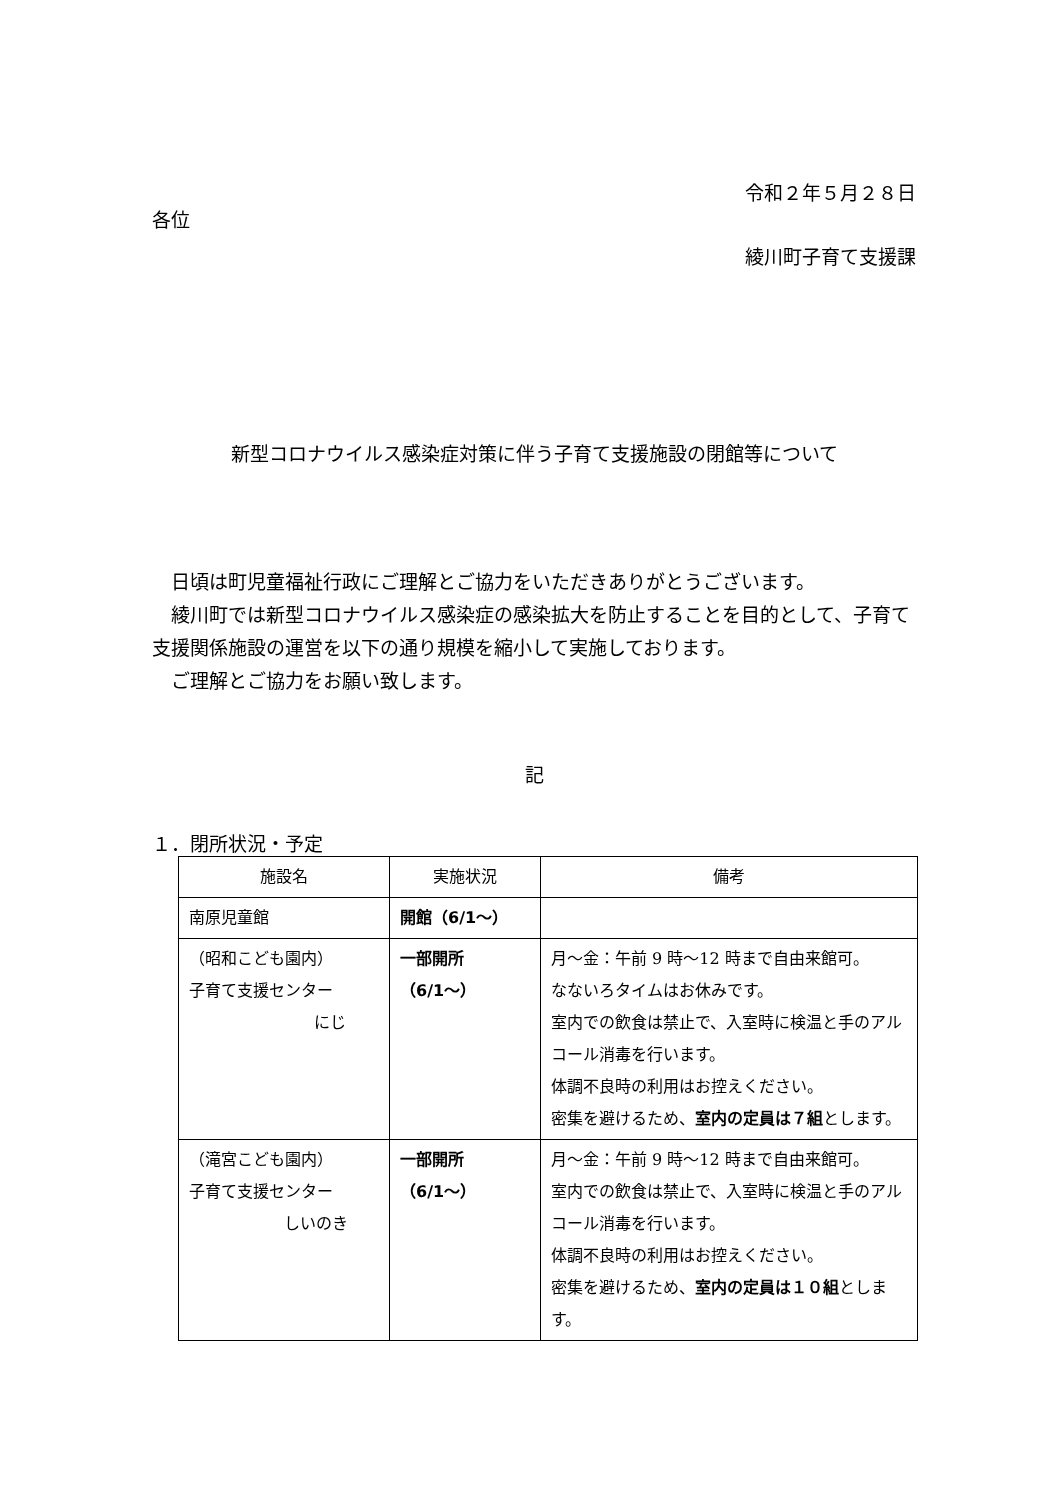令和２年５月２８日
各位
綾川町子育て支援課
新型コロナウイルス感染症対策に伴う子育て支援施設の閉館等について
　日頃は町児童福祉行政にご理解とご協力をいただきありがとうございます。
　綾川町では新型コロナウイルス感染症の感染拡大を防止することを目的として、子育て支援関係施設の運営を以下の通り規模を縮小して実施しております。
　ご理解とご協力をお願い致します。
記
１．閉所状況・予定
| 施設名 | 実施状況 | 備考 |
| --- | --- | --- |
| 南原児童館 | 開館（6/1～） | |
| （昭和こども園内） 子育て支援センター にじ | 一部開所 （6/1～） | 月～金：午前 9 時～12 時まで自由来館可。 なないろタイムはお休みです。 室内での飲食は禁止で、入室時に検温と手のアルコール消毒を行います。 体調不良時の利用はお控えください。 密集を避けるため、 室内の定員は７組 とします。 |
| （滝宮こども園内） 子育て支援センター しいのき | 一部開所 （6/1～） | 月～金：午前 9 時～12 時まで自由来館可。 室内での飲食は禁止で、入室時に検温と手のアルコール消毒を行います。 体調不良時の利用はお控えください。 密集を避けるため、 室内の定員は１０組 とします。 |